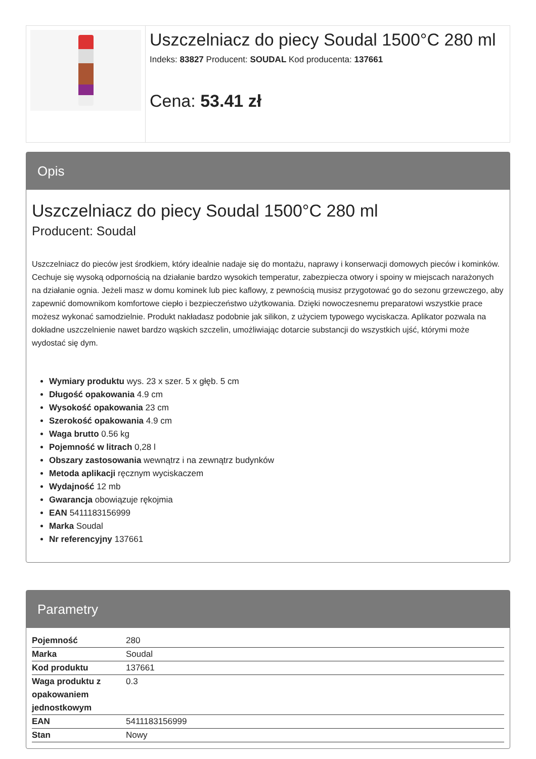Uszczelniacz do piecy Soudal 1500°C 280 ml
Indeks: 83827 Producent: SOUDAL Kod producenta: 137661
Cena: 53.41 zł
Opis
Uszczelniacz do piecy Soudal 1500°C 280 ml
Producent: Soudal
Uszczelniacz do pieców jest środkiem, który idealnie nadaje się do montażu, naprawy i konserwacji domowych pieców i kominków. Cechuje się wysoką odpornością na działanie bardzo wysokich temperatur, zabezpiecza otwory i spoiny w miejscach narażonych na działanie ognia. Jeżeli masz w domu kominek lub piec kaflowy, z pewnością musisz przygotować go do sezonu grzewczego, aby zapewnić domownikom komfortowe ciepło i bezpieczeństwo użytkowania. Dzięki nowoczesnemu preparatowi wszystkie prace możesz wykonać samodzielnie. Produkt nakładasz podobnie jak silikon, z użyciem typowego wyciskacza. Aplikator pozwala na dokładne uszczelnienie nawet bardzo wąskich szczelin, umożliwiając dotarcie substancji do wszystkich ujść, którymi może wydostać się dym.
Wymiary produktu wys. 23 x szer. 5 x głęb. 5 cm
Długość opakowania 4.9 cm
Wysokość opakowania 23 cm
Szerokość opakowania 4.9 cm
Waga brutto 0.56 kg
Pojemność w litrach 0,28 l
Obszary zastosowania wewnątrz i na zewnątrz budynków
Metoda aplikacji ręcznym wyciskaczem
Wydajność 12 mb
Gwarancja obowiązuje rękojmia
EAN 5411183156999
Marka Soudal
Nr referencyjny 137661
Parametry
| Pojemność | 280 |
| Marka | Soudal |
| Kod produktu | 137661 |
| Waga produktu z opakowaniem jednostkowym | 0.3 |
| EAN | 5411183156999 |
| Stan | Nowy |